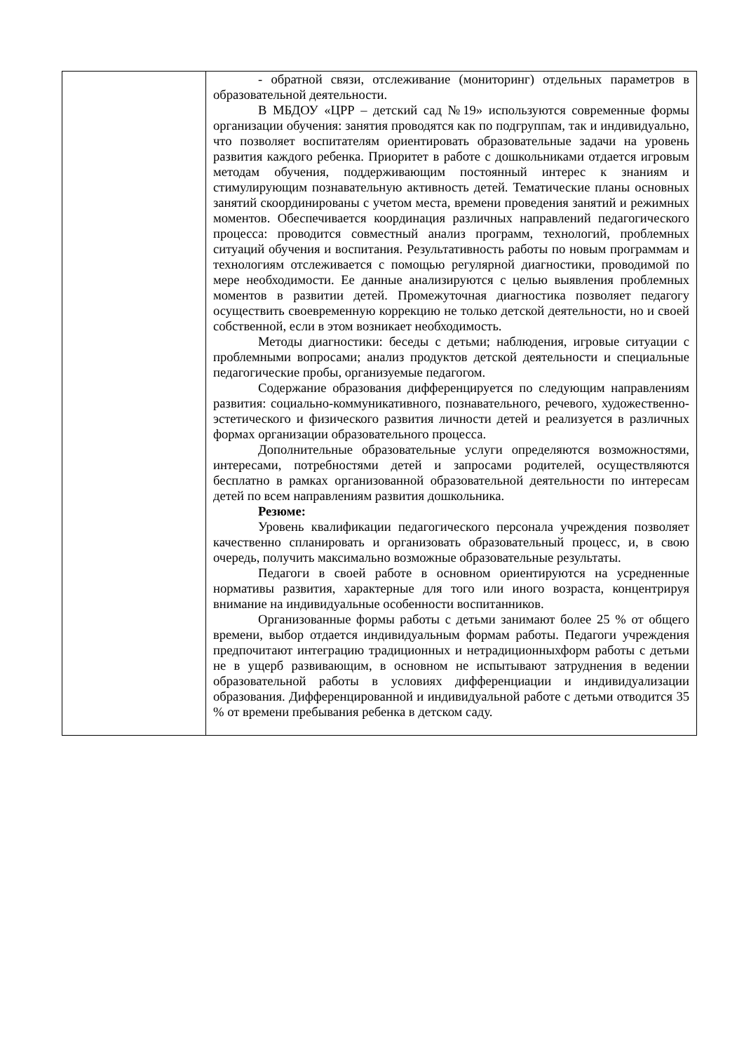| | - обратной связи, отслеживание (мониторинг) отдельных параметров в образовательной деятельности. В МБДОУ «ЦРР – детский сад №19» используются современные формы организации обучения: занятия проводятся как по подгруппам, так и индивидуально, что позволяет воспитателям ориентировать образовательные задачи на уровень развития каждого ребенка. Приоритет в работе с дошкольниками отдается игровым методам обучения, поддерживающим постоянный интерес к знаниям и стимулирующим познавательную активность детей. Тематические планы основных занятий скоординированы с учетом места, времени проведения занятий и режимных моментов. Обеспечивается координация различных направлений педагогического процесса: проводится совместный анализ программ, технологий, проблемных ситуаций обучения и воспитания. Результативность работы по новым программам и технологиям отслеживается с помощью регулярной диагностики, проводимой по мере необходимости. Ее данные анализируются с целью выявления проблемных моментов в развитии детей. Промежуточная диагностика позволяет педагогу осуществить своевременную коррекцию не только детской деятельности, но и своей собственной, если в этом возникает необходимость. Методы диагностики: беседы с детьми; наблюдения, игровые ситуации с проблемными вопросами; анализ продуктов детской деятельности и специальные педагогические пробы, организуемые педагогом. Содержание образования дифференцируется по следующим направлениям развития: социально-коммуникативного, познавательного, речевого, художественно-эстетического и физического развития личности детей и реализуется в различных формах организации образовательного процесса. Дополнительные образовательные услуги определяются возможностями, интересами, потребностями детей и запросами родителей, осуществляются бесплатно в рамках организованной образовательной деятельности по интересам детей по всем направлениям развития дошкольника. Резюме: Уровень квалификации педагогического персонала учреждения позволяет качественно спланировать и организовать образовательный процесс, и, в свою очередь, получить максимально возможные образовательные результаты. Педагоги в своей работе в основном ориентируются на усредненные нормативы развития, характерные для того или иного возраста, концентрируя внимание на индивидуальные особенности воспитанников. Организованные формы работы с детьми занимают более 25 % от общего времени, выбор отдается индивидуальным формам работы. Педагоги учреждения предпочитают интеграцию традиционных и нетрадиционныхформ работы с детьми не в ущерб развивающим, в основном не испытывают затруднения в ведении образовательной работы в условиях дифференциации и индивидуализации образования. Дифференцированной и индивидуальной работе с детьми отводится 35 % от времени пребывания ребенка в детском саду. |